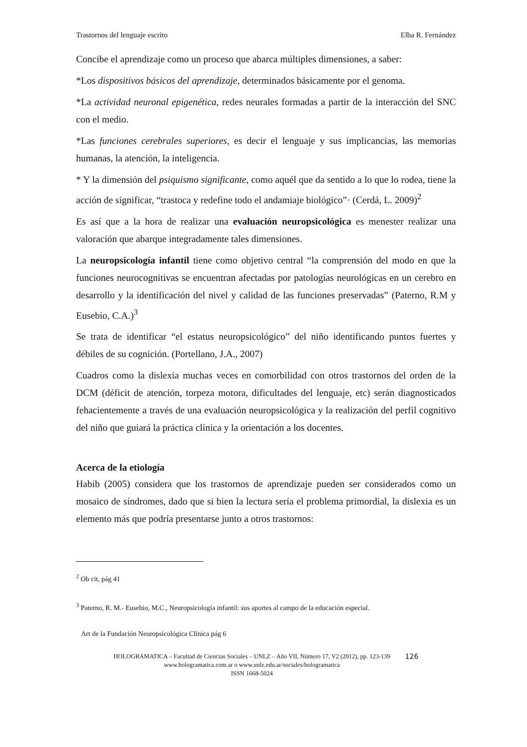Trastornos del lenguaje escrito Elba R. Fernández
Concibe el aprendizaje como un proceso que abarca múltiples dimensiones, a saber:
*Los dispositivos básicos del aprendizaje, determinados básicamente por el genoma.
*La actividad neuronal epigenética, redes neurales formadas a partir de la interacción del SNC con el medio.
*Las funciones cerebrales superiores, es decir el lenguaje y sus implicancias, las memorias humanas, la atención, la inteligencia.
* Y la dimensión del psiquismo significante, como aquél que da sentido a lo que lo rodea, tiene la acción de significar, “trastoca y redefine todo el andamiaje biológico”· (Cerdá, L. 2009)<sup>2</sup>
Es así que a la hora de realizar una evaluación neuropsicológica es menester realizar una valoración que abarque integradamente tales dimensiones.
La neuropsicología infantil tiene como objetivo central “la comprensión del modo en que la funciones neurocognitivas se encuentran afectadas por patologías neurológicas en un cerebro en desarrollo y la identificación del nivel y calidad de las funciones preservadas” (Paterno, R.M y Eusebio, C.A.)<sup>3</sup>
Se trata de identificar “el estatus neuropsicológico” del niño identificando puntos fuertes y débiles de su cognición. (Portellano, J.A., 2007)
Cuadros como la dislexia muchas veces en comorbilidad con otros trastornos del orden de la DCM (déficit de atención, torpeza motora, dificultades del lenguaje, etc) serán diagnosticados fehacientemente a través de una evaluación neuropsicológica y la realización del perfil cognitivo del niño que guiará la práctica clínica y la orientación a los docentes.
Acerca de la etiología
Habib (2005) considera que los trastornos de aprendizaje pueden ser considerados como un mosaico de síndromes, dado que si bien la lectura sería el problema primordial, la dislexia es un elemento más que podría presentarse junto a otros trastornos:
<sup>2</sup> Ob cit, pág 41
<sup>3</sup> Paterno, R. M.- Eusebio, M.C., Neuropsicología infantil: sus aportes al campo de la educación especial.
Art de la Fundación Neuropsicológica Clínica pág 6
HOLOGRAMATICA – Facultad de Ciencias Sociales – UNLZ – Año VII, Número 17, V2 (2012), pp. 123-139
www.hologramatica.com.ar o www.unlz.edu.ar/sociales/hologramatica
ISSN 1668-5024
126